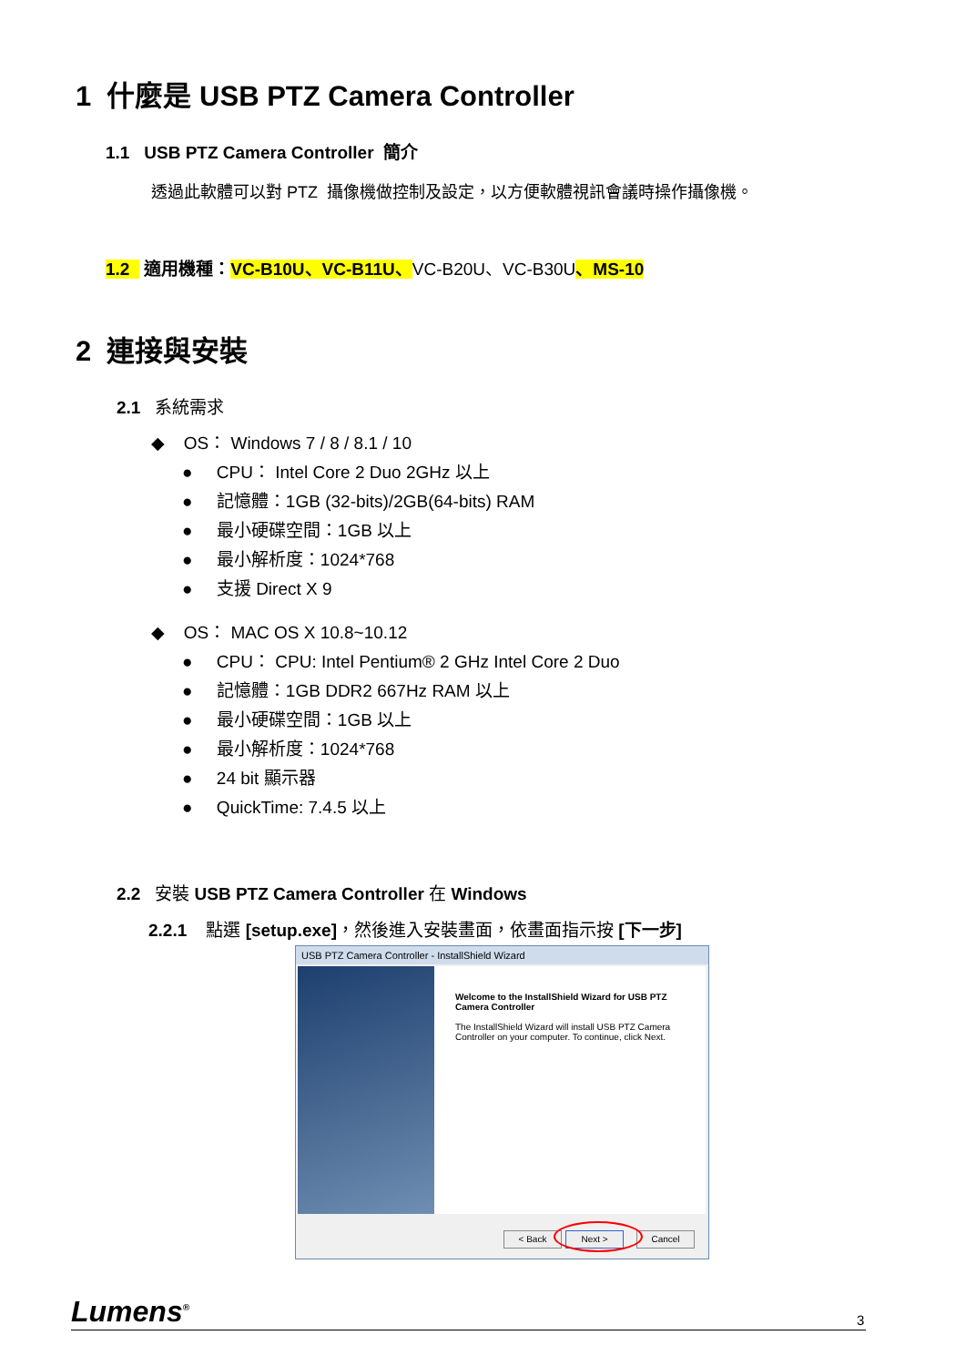1 什麼是 USB PTZ Camera Controller
1.1 USB PTZ Camera Controller 簡介
透過此軟體可以對 PTZ 攝像機做控制及設定，以方便軟體視訊會議時操作攝像機。
1.2 適用機種：VC-B10U、VC-B11U、VC-B20U、VC-B30U、MS-10
2 連接與安裝
2.1 系統需求
◆ OS： Windows 7 / 8 / 8.1 / 10
● CPU： Intel Core 2 Duo 2GHz 以上
● 記憶體：1GB (32-bits)/2GB(64-bits) RAM
● 最小硬碟空間：1GB 以上
● 最小解析度：1024*768
● 支援 Direct X 9
◆ OS： MAC OS X 10.8~10.12
● CPU： CPU: Intel Pentium® 2 GHz Intel Core 2 Duo
● 記憶體：1GB DDR2 667Hz RAM 以上
● 最小硬碟空間：1GB 以上
● 最小解析度：1024*768
● 24 bit 顯示器
● QuickTime: 7.4.5 以上
2.2 安裝 USB PTZ Camera Controller 在 Windows
2.2.1 點選 [setup.exe]，然後進入安裝畫面，依畫面指示按 [下一步]
USB PTZ Camera Controller - InstallShield Wizard
Welcome to the InstallShield Wizard for USB PTZ Camera Controller
The InstallShield Wizard will install USB PTZ Camera Controller on your computer. To continue, click Next.
< Back Next > Cancel
Lumens<sup>®</sup> 3